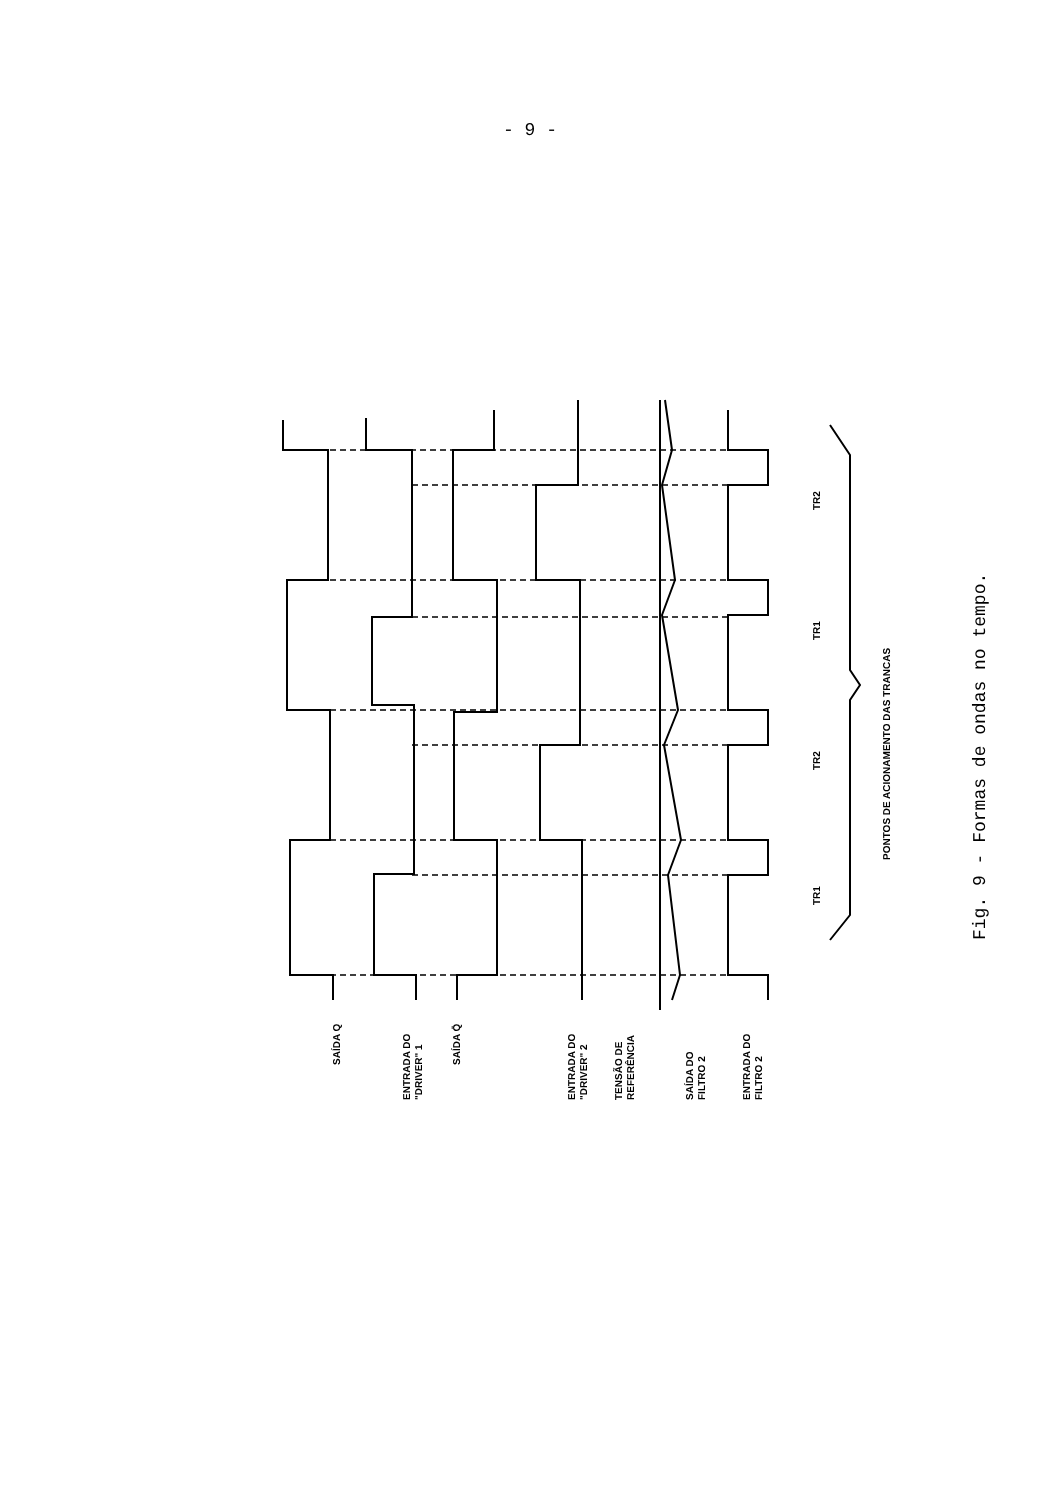- 9 -
SAÍDA Q
ENTRADA DO
"DRIVER" 1
SAÍDA Q̄
ENTRADA DO
"DRIVER" 2
TENSÃO DE
REFERÊNCIA
SAÍDA DO
FILTRO 2
ENTRADA DO
FILTRO 2
TR1
TR2
TR1
TR2
PONTOS DE ACIONAMENTO DAS TRANCAS
Fig. 9 - Formas de ondas no tempo.